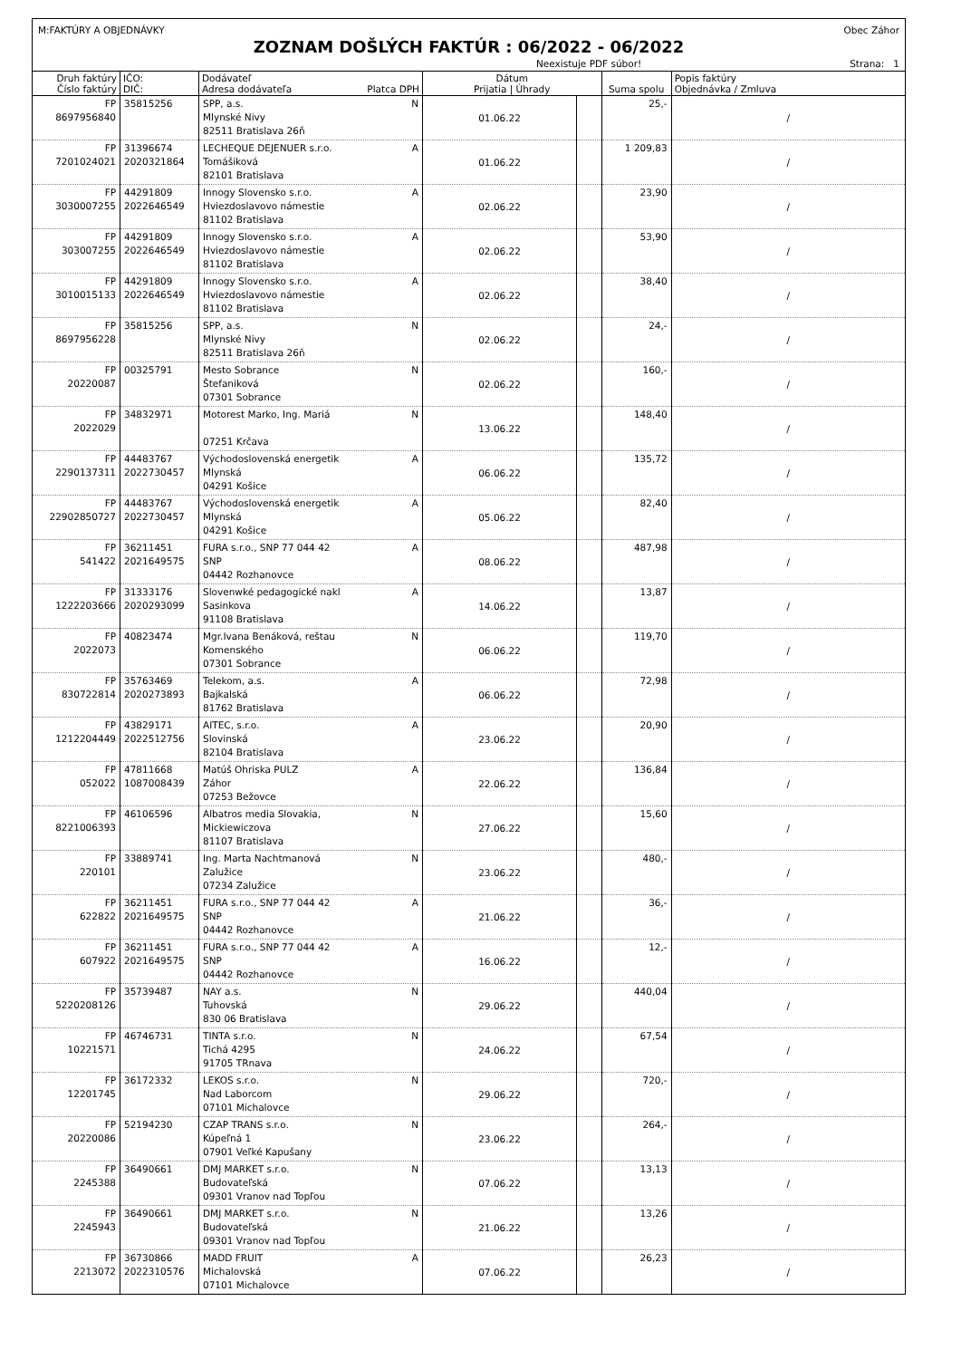M:FAKTÚRY A OBJEDNÁVKY Obec Záhor
ZOZNAM DOŠLÝCH FAKTÚR : 06/2022 - 06/2022
Neexistuje PDF súbor! Strana: 1
| Druh faktúry Číslo faktúry | IČO: DIČ: | Dodávateľ Adresa dodávateľa Platca DPH | Dátum Prijatia / Úhrady | | Suma spolu | Popis faktúry Objednávka / Zmluva |
| --- | --- | --- | --- | --- | --- | --- |
| FP 8697956840 | 35815256 | SPP, a.s. N Mlynské Nivy 82511 Bratislava 26ň | 01.06.22 | | 25,- | / |
| FP 7201024021 | 31396674 2020321864 | LECHEQUE DEJENUER s.r.o. A Tomášiková 82101 Bratislava | 01.06.22 | | 1 209,83 | / |
| FP 3030007255 | 44291809 2022646549 | Innogy Slovensko s.r.o. A Hviezdoslavovo námestie 81102 Bratislava | 02.06.22 | | 23,90 | / |
| FP 303007255 | 44291809 2022646549 | Innogy Slovensko s.r.o. A Hviezdoslavovo námestie 81102 Bratislava | 02.06.22 | | 53,90 | / |
| FP 3010015133 | 44291809 2022646549 | Innogy Slovensko s.r.o. A Hviezdoslavovo námestie 81102 Bratislava | 02.06.22 | | 38,40 | / |
| FP 8697956228 | 35815256 | SPP, a.s. N Mlynské Nivy 82511 Bratislava 26ň | 02.06.22 | | 24,- | / |
| FP 20220087 | 00325791 | Mesto Sobrance N Štefaniková 07301 Sobrance | 02.06.22 | | 160,- | / |
| FP 2022029 | 34832971 | Motorest Marko, Ing. Mariá N 07251 Krčava | 13.06.22 | | 148,40 | / |
| FP 2290137311 | 44483767 2022730457 | Východoslovenská energetik A Mlynská 04291 Košice | 06.06.22 | | 135,72 | / |
| FP 22902850727 | 44483767 2022730457 | Východoslovenská energetik A Mlynská 04291 Košice | 05.06.22 | | 82,40 | / |
| FP 541422 | 36211451 2021649575 | FURA s.r.o., SNP 77 044 42 A SNP 04442 Rozhanovce | 08.06.22 | | 487,98 | / |
| FP 1222203666 | 31333176 2020293099 | Slovenwké pedagogické nakl A Sasinkova 91108 Bratislava | 14.06.22 | | 13,87 | / |
| FP 2022073 | 40823474 | Mgr.Ivana Benáková, reštau N Komenského 07301 Sobrance | 06.06.22 | | 119,70 | / |
| FP 830722814 | 35763469 2020273893 | Telekom, a.s. A Bajkalská 81762 Bratislava | 06.06.22 | | 72,98 | / |
| FP 1212204449 | 43829171 2022512756 | AITEC, s.r.o. A Slovinská 82104 Bratislava | 23.06.22 | | 20,90 | / |
| FP 052022 | 47811668 1087008439 | Matúš Ohriska PULZ A Záhor 07253 Bežovce | 22.06.22 | | 136,84 | / |
| FP 8221006393 | 46106596 | Albatros media Slovakia, N Mickiewiczova 81107 Bratislava | 27.06.22 | | 15,60 | / |
| FP 220101 | 33889741 | Ing. Marta Nachtmanová N Zalužice 07234 Zalužice | 23.06.22 | | 480,- | / |
| FP 622822 | 36211451 2021649575 | FURA s.r.o., SNP 77 044 42 A SNP 04442 Rozhanovce | 21.06.22 | | 36,- | / |
| FP 607922 | 36211451 2021649575 | FURA s.r.o., SNP 77 044 42 A SNP 04442 Rozhanovce | 16.06.22 | | 12,- | / |
| FP 5220208126 | 35739487 | NAY a.s. N Tuhovská 830 06 Bratislava | 29.06.22 | | 440,04 | / |
| FP 10221571 | 46746731 | TINTA s.r.o. N Tichá 4295 91705 TRnava | 24.06.22 | | 67,54 | / |
| FP 12201745 | 36172332 | LEKOS s.r.o. N Nad Laborcom 07101 Michalovce | 29.06.22 | | 720,- | / |
| FP 20220086 | 52194230 | CZAP TRANS s.r.o. N Kúpeľná 1 07901 Veľké Kapušany | 23.06.22 | | 264,- | / |
| FP 2245388 | 36490661 | DMJ MARKET s.r.o. N Budovateľská 09301 Vranov nad Topľou | 07.06.22 | | 13,13 | / |
| FP 2245943 | 36490661 | DMJ MARKET s.r.o. N Budovateľská 09301 Vranov nad Topľou | 21.06.22 | | 13,26 | / |
| FP 2213072 | 36730866 2022310576 | MADD FRUIT A Michalovská 07101 Michalovce | 07.06.22 | | 26,23 | / |